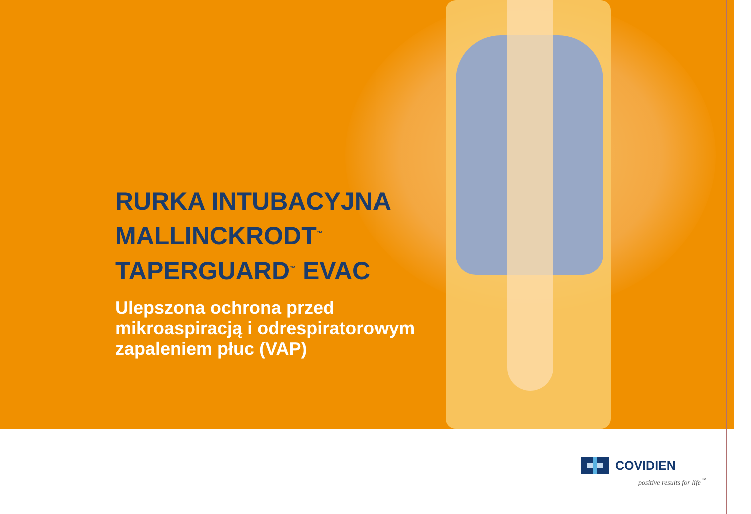RURKA INTUBACYJNA
MALLINCKRODT<sup>™</sup>
TAPERGUARD<sup>™</sup> EVAC
Ulepszona ochrona przed
mikroaspiracją i odrespiratorowym
zapaleniem płuc (VAP)
COVIDIEN
positive results for life<sup>™</sup>